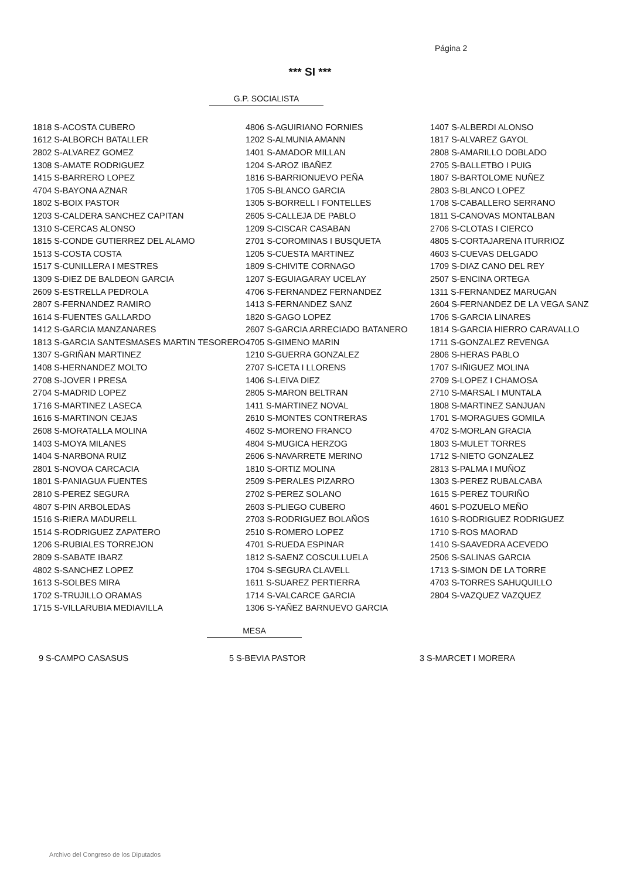Página 2
*** SI ***
G.P. SOCIALISTA
| 1818 S-ACOSTA CUBERO | 4806 S-AGUIRIANO FORNIES | 1407 S-ALBERDI ALONSO |
| 1612 S-ALBORCH BATALLER | 1202 S-ALMUNIA AMANN | 1817 S-ALVAREZ GAYOL |
| 2802 S-ALVAREZ GOMEZ | 1401 S-AMADOR MILLAN | 2808 S-AMARILLO DOBLADO |
| 1308 S-AMATE RODRIGUEZ | 1204 S-AROZ IBAÑEZ | 2705 S-BALLETBO I PUIG |
| 1415 S-BARRERO LOPEZ | 1816 S-BARRIONUEVO PEÑA | 1807 S-BARTOLOME NUÑEZ |
| 4704 S-BAYONA AZNAR | 1705 S-BLANCO GARCIA | 2803 S-BLANCO LOPEZ |
| 1802 S-BOIX PASTOR | 1305 S-BORRELL I FONTELLES | 1708 S-CABALLERO SERRANO |
| 1203 S-CALDERA SANCHEZ CAPITAN | 2605 S-CALLEJA DE PABLO | 1811 S-CANOVAS MONTALBAN |
| 1310 S-CERCAS ALONSO | 1209 S-CISCAR CASABAN | 2706 S-CLOTAS I CIERCO |
| 1815 S-CONDE GUTIERREZ DEL ALAMO | 2701 S-COROMINAS I BUSQUETA | 4805 S-CORTAJARENA ITURRIOZ |
| 1513 S-COSTA COSTA | 1205 S-CUESTA MARTINEZ | 4603 S-CUEVAS DELGADO |
| 1517 S-CUNILLERA I MESTRES | 1809 S-CHIVITE CORNAGO | 1709 S-DIAZ CANO DEL REY |
| 1309 S-DIEZ DE BALDEON GARCIA | 1207 S-EGUIAGARAY UCELAY | 2507 S-ENCINA ORTEGA |
| 2609 S-ESTRELLA PEDROLA | 4706 S-FERNANDEZ FERNANDEZ | 1311 S-FERNANDEZ MARUGAN |
| 2807 S-FERNANDEZ RAMIRO | 1413 S-FERNANDEZ SANZ | 2604 S-FERNANDEZ DE LA VEGA SANZ |
| 1614 S-FUENTES GALLARDO | 1820 S-GAGO LOPEZ | 1706 S-GARCIA LINARES |
| 1412 S-GARCIA MANZANARES | 2607 S-GARCIA ARRECIADO BATANERO | 1814 S-GARCIA HIERRO CARAVALLO |
| 1813 S-GARCIA SANTESMASES MARTIN TESORERO | 4705 S-GIMENO MARIN | 1711 S-GONZALEZ REVENGA |
| 1307 S-GRIÑAN MARTINEZ | 1210 S-GUERRA GONZALEZ | 2806 S-HERAS PABLO |
| 1408 S-HERNANDEZ MOLTO | 2707 S-ICETA I LLORENS | 1707 S-IÑIGUEZ MOLINA |
| 2708 S-JOVER I PRESA | 1406 S-LEIVA DIEZ | 2709 S-LOPEZ I CHAMOSA |
| 2704 S-MADRID LOPEZ | 2805 S-MARON BELTRAN | 2710 S-MARSAL I MUNTALA |
| 1716 S-MARTINEZ LASECA | 1411 S-MARTINEZ NOVAL | 1808 S-MARTINEZ SANJUAN |
| 1616 S-MARTINON CEJAS | 2610 S-MONTES CONTRERAS | 1701 S-MORAGUES GOMILA |
| 2608 S-MORATALLA MOLINA | 4602 S-MORENO FRANCO | 4702 S-MORLAN GRACIA |
| 1403 S-MOYA MILANES | 4804 S-MUGICA HERZOG | 1803 S-MULET TORRES |
| 1404 S-NARBONA RUIZ | 2606 S-NAVARRETE MERINO | 1712 S-NIETO GONZALEZ |
| 2801 S-NOVOA CARCACIA | 1810 S-ORTIZ MOLINA | 2813 S-PALMA I MUÑOZ |
| 1801 S-PANIAGUA FUENTES | 2509 S-PERALES PIZARRO | 1303 S-PEREZ RUBALCABA |
| 2810 S-PEREZ SEGURA | 2702 S-PEREZ SOLANO | 1615 S-PEREZ TOURIÑO |
| 4807 S-PIN ARBOLEDAS | 2603 S-PLIEGO CUBERO | 4601 S-POZUELO MEÑO |
| 1516 S-RIERA MADURELL | 2703 S-RODRIGUEZ BOLAÑOS | 1610 S-RODRIGUEZ RODRIGUEZ |
| 1514 S-RODRIGUEZ ZAPATERO | 2510 S-ROMERO LOPEZ | 1710 S-ROS MAORAD |
| 1206 S-RUBIALES TORREJON | 4701 S-RUEDA ESPINAR | 1410 S-SAAVEDRA ACEVEDO |
| 2809 S-SABATE IBARZ | 1812 S-SAENZ COSCULLUELA | 2506 S-SALINAS GARCIA |
| 4802 S-SANCHEZ LOPEZ | 1704 S-SEGURA CLAVELL | 1713 S-SIMON DE LA TORRE |
| 1613 S-SOLBES MIRA | 1611 S-SUAREZ PERTIERRA | 4703 S-TORRES SAHUQUILLO |
| 1702 S-TRUJILLO ORAMAS | 1714 S-VALCARCE GARCIA | 2804 S-VAZQUEZ VAZQUEZ |
| 1715 S-VILLARUBIA MEDIAVILLA | 1306 S-YAÑEZ BARNUEVO GARCIA | |
MESA
| 9 S-CAMPO CASASUS | 5 S-BEVIA PASTOR | 3 S-MARCET I MORERA |
Archivo del Congreso de los Diputados